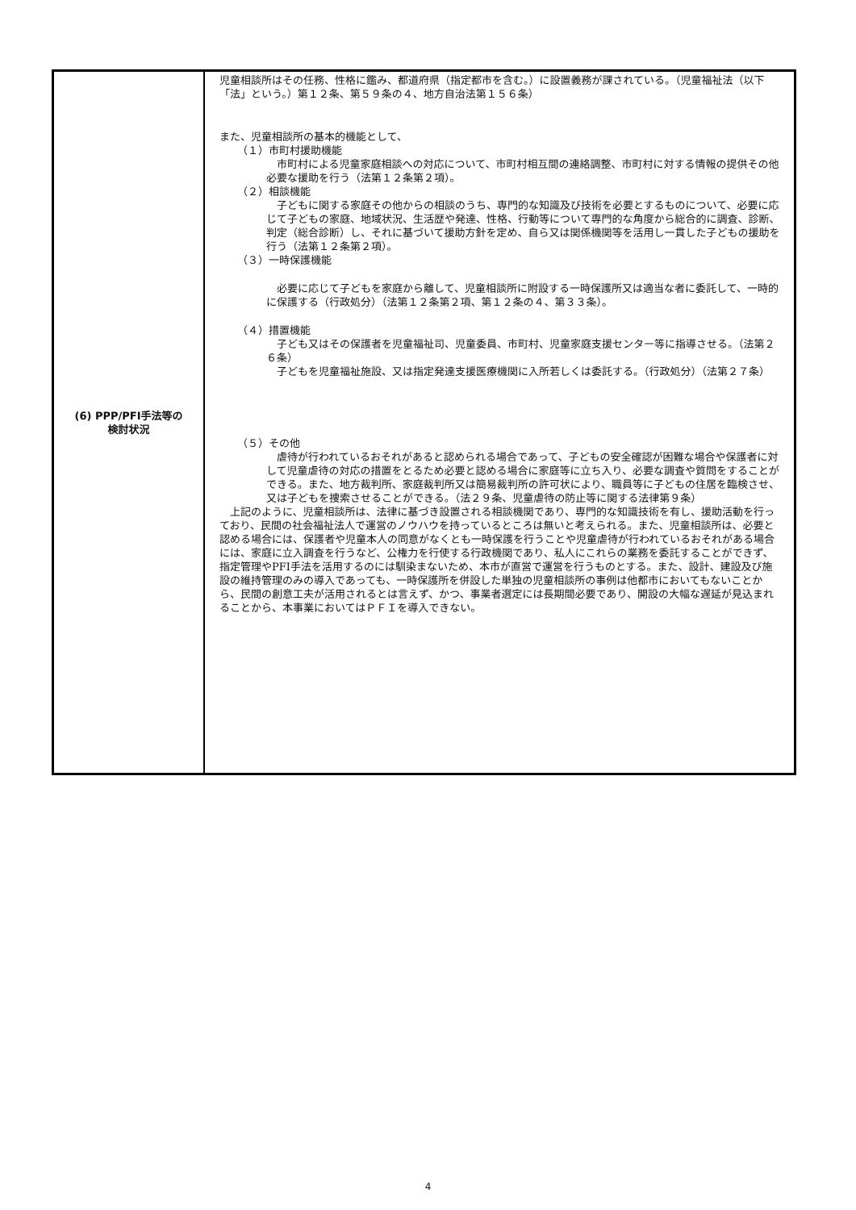| (6) PPP/PFI手法等の 検討状況 | 児童相談所はその任務、性格に鑑み、都道府県（指定都市を含む。）に設置義務が課されている。（児童福祉法（以下「法」という。）第１２条、第５９条の４、地方自治法第１５６条） また、児童相談所の基本的機能として、 （１）市町村援助機能 市町村による児童家庭相談への対応について、市町村相互間の連絡調整、市町村に対する情報の提供その他必要な援助を行う（法第１２条第２項）。 （２）相談機能 子どもに関する家庭その他からの相談のうち、専門的な知識及び技術を必要とするものについて、必要に応じて子どもの家庭、地域状況、生活歴や発達、性格、行動等について専門的な角度から総合的に調査、診断、判定（総合診断）し、それに基づいて援助方針を定め、自ら又は関係機関等を活用し一貫した子どもの援助を行う（法第１２条第２項）。 （３）一時保護機能 必要に応じて子どもを家庭から離して、児童相談所に附設する一時保護所又は適当な者に委託して、一時的に保護する（行政処分）（法第１２条第２項、第１２条の４、第３３条）。 （４）措置機能 子ども又はその保護者を児童福祉司、児童委員、市町村、児童家庭支援センター等に指導させる。（法第２６条） 子どもを児童福祉施設、又は指定発達支援医療機関に入所若しくは委託する。（行政処分）（法第２７条） （５）その他 虐待が行われているおそれがあると認められる場合であって、子どもの安全確認が困難な場合や保護者に対して児童虐待の対応の措置をとるため必要と認める場合に家庭等に立ち入り、必要な調査や質問をすることができる。また、地方裁判所、家庭裁判所又は簡易裁判所の許可状により、職員等に子どもの住居を臨検させ、又は子どもを捜索させることができる。（法２９条、児童虐待の防止等に関する法律第９条） 上記のように、児童相談所は、法律に基づき設置される相談機関であり、専門的な知識技術を有し、援助活動を行っており、民間の社会福祉法人で運営のノウハウを持っているところは無いと考えられる。また、児童相談所は、必要と認める場合には、保護者や児童本人の同意がなくとも一時保護を行うことや児童虐待が行われているおそれがある場合には、家庭に立入調査を行うなど、公権力を行使する行政機関であり、私人にこれらの業務を委託することができず、指定管理やPFI手法を活用するのには馴染まないため、本市が直営で運営を行うものとする。また、設計、建設及び施設の維持管理のみの導入であっても、一時保護所を併設した単独の児童相談所の事例は他都市においてもないことから、民間の創意工夫が活用されるとは言えず、かつ、事業者選定には長期間必要であり、開設の大幅な遅延が見込まれることから、本事業においてはＰＦＩを導入できない。 |
4